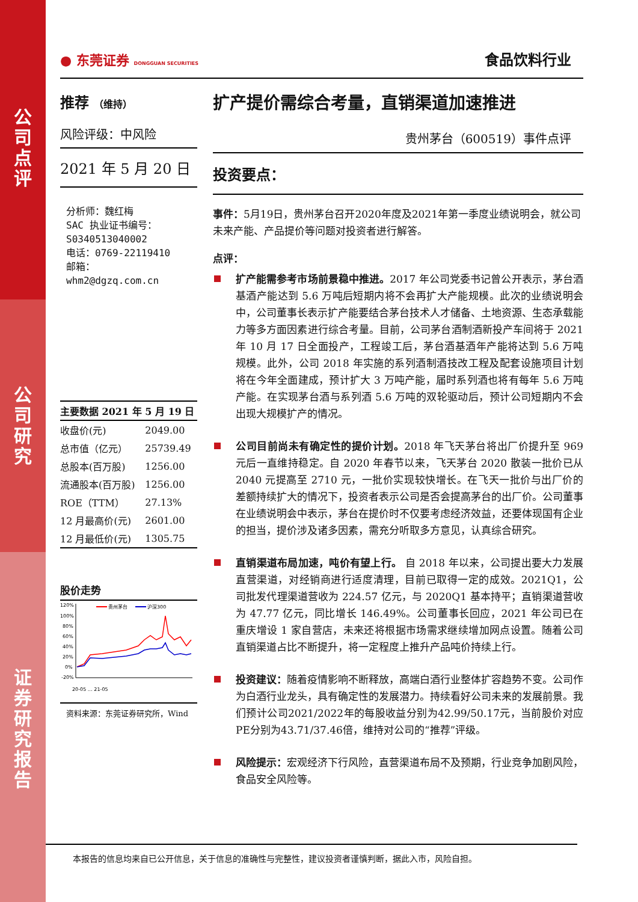公
司
点
评
公
司
研
究
证
券
研
究
报
告
● 东莞证券 DONGGUAN SECURITIES
食品饮料行业
推荐 （维持）
风险评级：中风险
2021 年 5 月 20 日
分析师：魏红梅
SAC 执业证书编号：
S0340513040002
电话：0769-22119410
邮箱： whm2@dgzq.com.cn
| 主要数据 2021 年 5 月 19 日 | |
| --- | --- |
| 收盘价(元) | 2049.00 |
| 总市值（亿元） | 25739.49 |
| 总股本(百万股) | 1256.00 |
| 流通股本(百万股) | 1256.00 |
| ROE（TTM） | 27.13% |
| 12 月最高价(元) | 2601.00 |
| 12 月最低价(元) | 1305.75 |
股价走势
120%
100%
80%
60%
40%
20%
0%
-20%
贵州茅台
沪深300
20-05 … 21-05
资料来源：东莞证券研究所，Wind
扩产提价需综合考量，直销渠道加速推进
贵州茅台（600519）事件点评
投资要点：
事件：5月19日，贵州茅台召开2020年度及2021年第一季度业绩说明会，就公司未来产能、产品提价等问题对投资者进行解答。
点评：
扩产能需参考市场前景稳中推进。2017 年公司党委书记曾公开表示，茅台酒基酒产能达到 5.6 万吨后短期内将不会再扩大产能规模。此次的业绩说明会中，公司董事长表示扩产能要结合茅台技术人才储备、土地资源、生态承载能力等多方面因素进行综合考量。目前，公司茅台酒制酒新投产车间将于 2021 年 10 月 17 日全面投产，工程竣工后，茅台酒基酒年产能将达到 5.6 万吨规模。此外，公司 2018 年实施的系列酒制酒技改工程及配套设施项目计划将在今年全面建成，预计扩大 3 万吨产能，届时系列酒也将有每年 5.6 万吨产能。在实现茅台酒与系列酒 5.6 万吨的双轮驱动后，预计公司短期内不会出现大规模扩产的情况。
公司目前尚未有确定性的提价计划。2018 年飞天茅台将出厂价提升至 969 元后一直维持稳定。自 2020 年春节以来，飞天茅台 2020 散装一批价已从 2040 元提高至 2710 元，一批价实现较快增长。在飞天一批价与出厂价的差额持续扩大的情况下，投资者表示公司是否会提高茅台的出厂价。公司董事在业绩说明会中表示，茅台在提价时不仅要考虑经济效益，还要体现国有企业的担当，提价涉及诸多因素，需充分听取多方意见，认真综合研究。
直销渠道布局加速，吨价有望上行。 自 2018 年以来，公司提出要大力发展直营渠道，对经销商进行适度清理，目前已取得一定的成效。2021Q1，公司批发代理渠道营收为 224.57 亿元，与 2020Q1 基本持平；直销渠道营收为 47.77 亿元，同比增长 146.49%。公司董事长回应，2021 年公司已在重庆增设 1 家自营店，未来还将根据市场需求继续增加网点设置。随着公司直销渠道占比不断提升，将一定程度上推升产品吨价持续上行。
投资建议：随着疫情影响不断释放，高端白酒行业整体扩容趋势不变。公司作为白酒行业龙头，具有确定性的发展潜力。持续看好公司未来的发展前景。我们预计公司2021/2022年的每股收益分别为42.99/50.17元，当前股价对应PE分别为43.71/37.46倍，维持对公司的“推荐”评级。
风险提示：宏观经济下行风险，直营渠道布局不及预期，行业竞争加剧风险，食品安全风险等。
本报告的信息均来自已公开信息，关于信息的准确性与完整性，建议投资者谨慎判断，据此入市，风险自担。